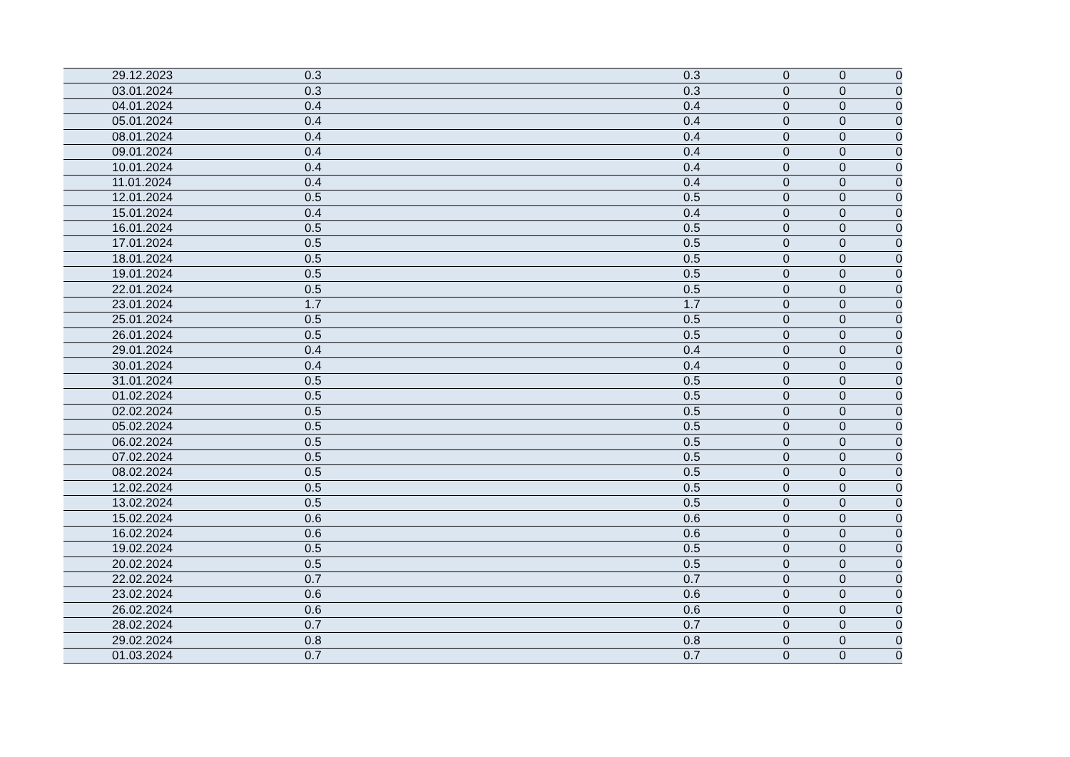| 29.12.2023 | 0.3 | 0.3 | 0 | 0 | 0 |
| 03.01.2024 | 0.3 | 0.3 | 0 | 0 | 0 |
| 04.01.2024 | 0.4 | 0.4 | 0 | 0 | 0 |
| 05.01.2024 | 0.4 | 0.4 | 0 | 0 | 0 |
| 08.01.2024 | 0.4 | 0.4 | 0 | 0 | 0 |
| 09.01.2024 | 0.4 | 0.4 | 0 | 0 | 0 |
| 10.01.2024 | 0.4 | 0.4 | 0 | 0 | 0 |
| 11.01.2024 | 0.4 | 0.4 | 0 | 0 | 0 |
| 12.01.2024 | 0.5 | 0.5 | 0 | 0 | 0 |
| 15.01.2024 | 0.4 | 0.4 | 0 | 0 | 0 |
| 16.01.2024 | 0.5 | 0.5 | 0 | 0 | 0 |
| 17.01.2024 | 0.5 | 0.5 | 0 | 0 | 0 |
| 18.01.2024 | 0.5 | 0.5 | 0 | 0 | 0 |
| 19.01.2024 | 0.5 | 0.5 | 0 | 0 | 0 |
| 22.01.2024 | 0.5 | 0.5 | 0 | 0 | 0 |
| 23.01.2024 | 1.7 | 1.7 | 0 | 0 | 0 |
| 25.01.2024 | 0.5 | 0.5 | 0 | 0 | 0 |
| 26.01.2024 | 0.5 | 0.5 | 0 | 0 | 0 |
| 29.01.2024 | 0.4 | 0.4 | 0 | 0 | 0 |
| 30.01.2024 | 0.4 | 0.4 | 0 | 0 | 0 |
| 31.01.2024 | 0.5 | 0.5 | 0 | 0 | 0 |
| 01.02.2024 | 0.5 | 0.5 | 0 | 0 | 0 |
| 02.02.2024 | 0.5 | 0.5 | 0 | 0 | 0 |
| 05.02.2024 | 0.5 | 0.5 | 0 | 0 | 0 |
| 06.02.2024 | 0.5 | 0.5 | 0 | 0 | 0 |
| 07.02.2024 | 0.5 | 0.5 | 0 | 0 | 0 |
| 08.02.2024 | 0.5 | 0.5 | 0 | 0 | 0 |
| 12.02.2024 | 0.5 | 0.5 | 0 | 0 | 0 |
| 13.02.2024 | 0.5 | 0.5 | 0 | 0 | 0 |
| 15.02.2024 | 0.6 | 0.6 | 0 | 0 | 0 |
| 16.02.2024 | 0.6 | 0.6 | 0 | 0 | 0 |
| 19.02.2024 | 0.5 | 0.5 | 0 | 0 | 0 |
| 20.02.2024 | 0.5 | 0.5 | 0 | 0 | 0 |
| 22.02.2024 | 0.7 | 0.7 | 0 | 0 | 0 |
| 23.02.2024 | 0.6 | 0.6 | 0 | 0 | 0 |
| 26.02.2024 | 0.6 | 0.6 | 0 | 0 | 0 |
| 28.02.2024 | 0.7 | 0.7 | 0 | 0 | 0 |
| 29.02.2024 | 0.8 | 0.8 | 0 | 0 | 0 |
| 01.03.2024 | 0.7 | 0.7 | 0 | 0 | 0 |